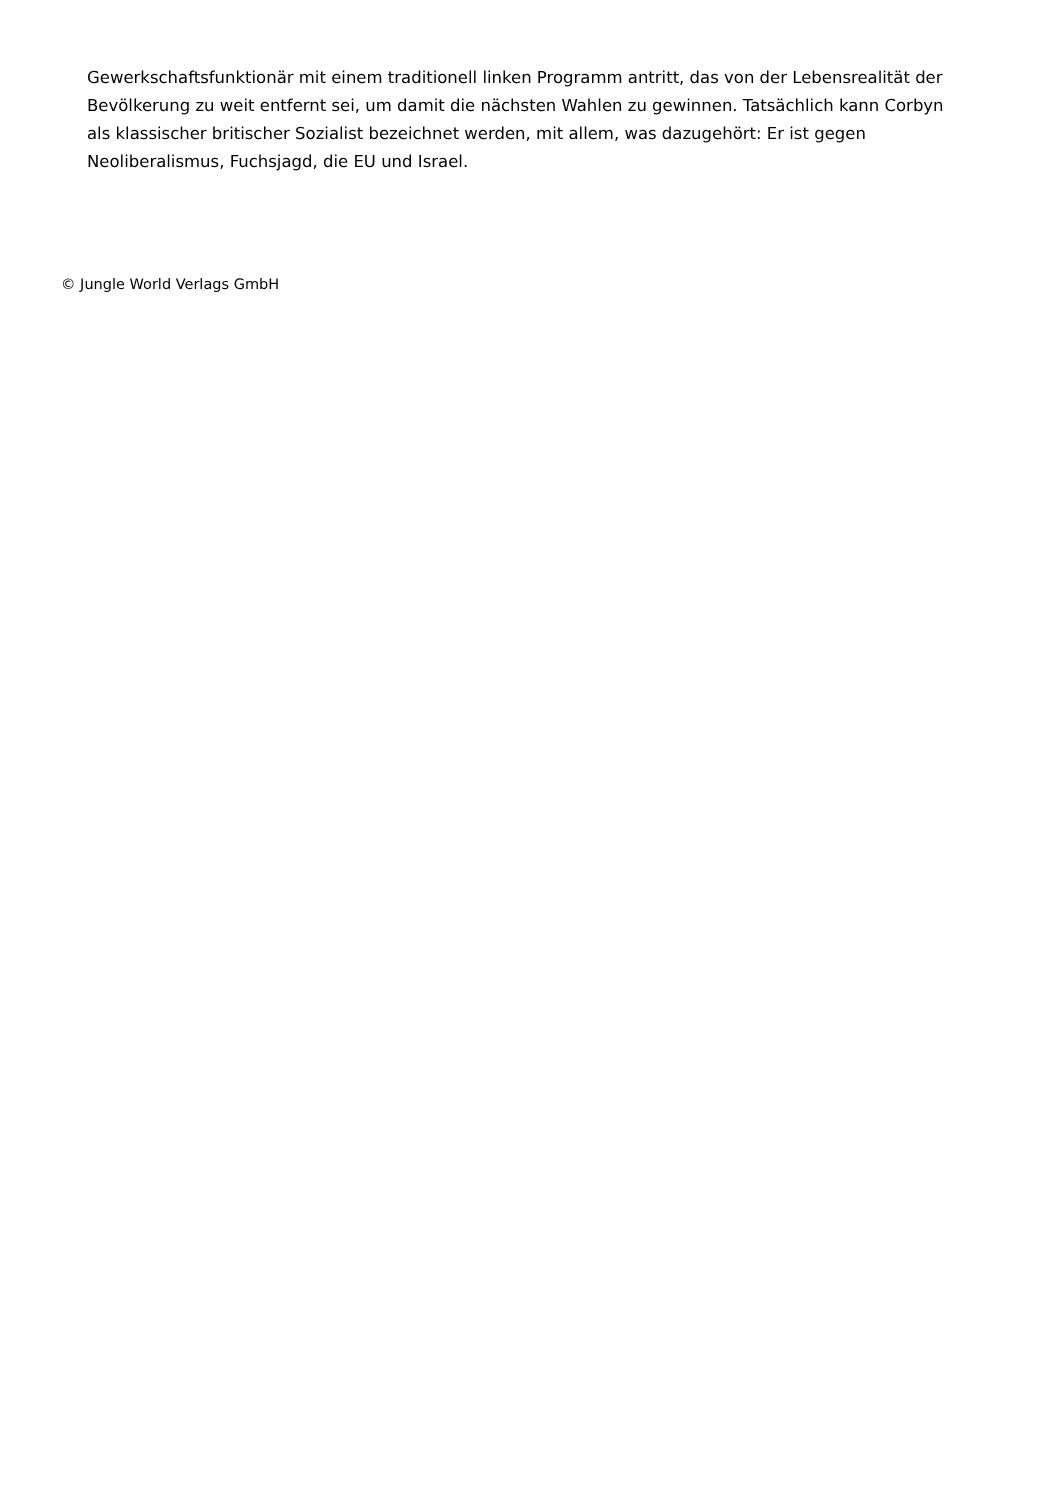Gewerkschaftsfunktionär mit einem traditionell linken Programm antritt, das von der Lebensrealität der Bevölkerung zu weit entfernt sei, um damit die nächsten Wahlen zu gewinnen. Tatsächlich kann Corbyn als klassischer britischer Sozialist bezeichnet werden, mit allem, was dazugehört: Er ist gegen Neoliberalismus, Fuchsjagd, die EU und Israel.
© Jungle World Verlags GmbH